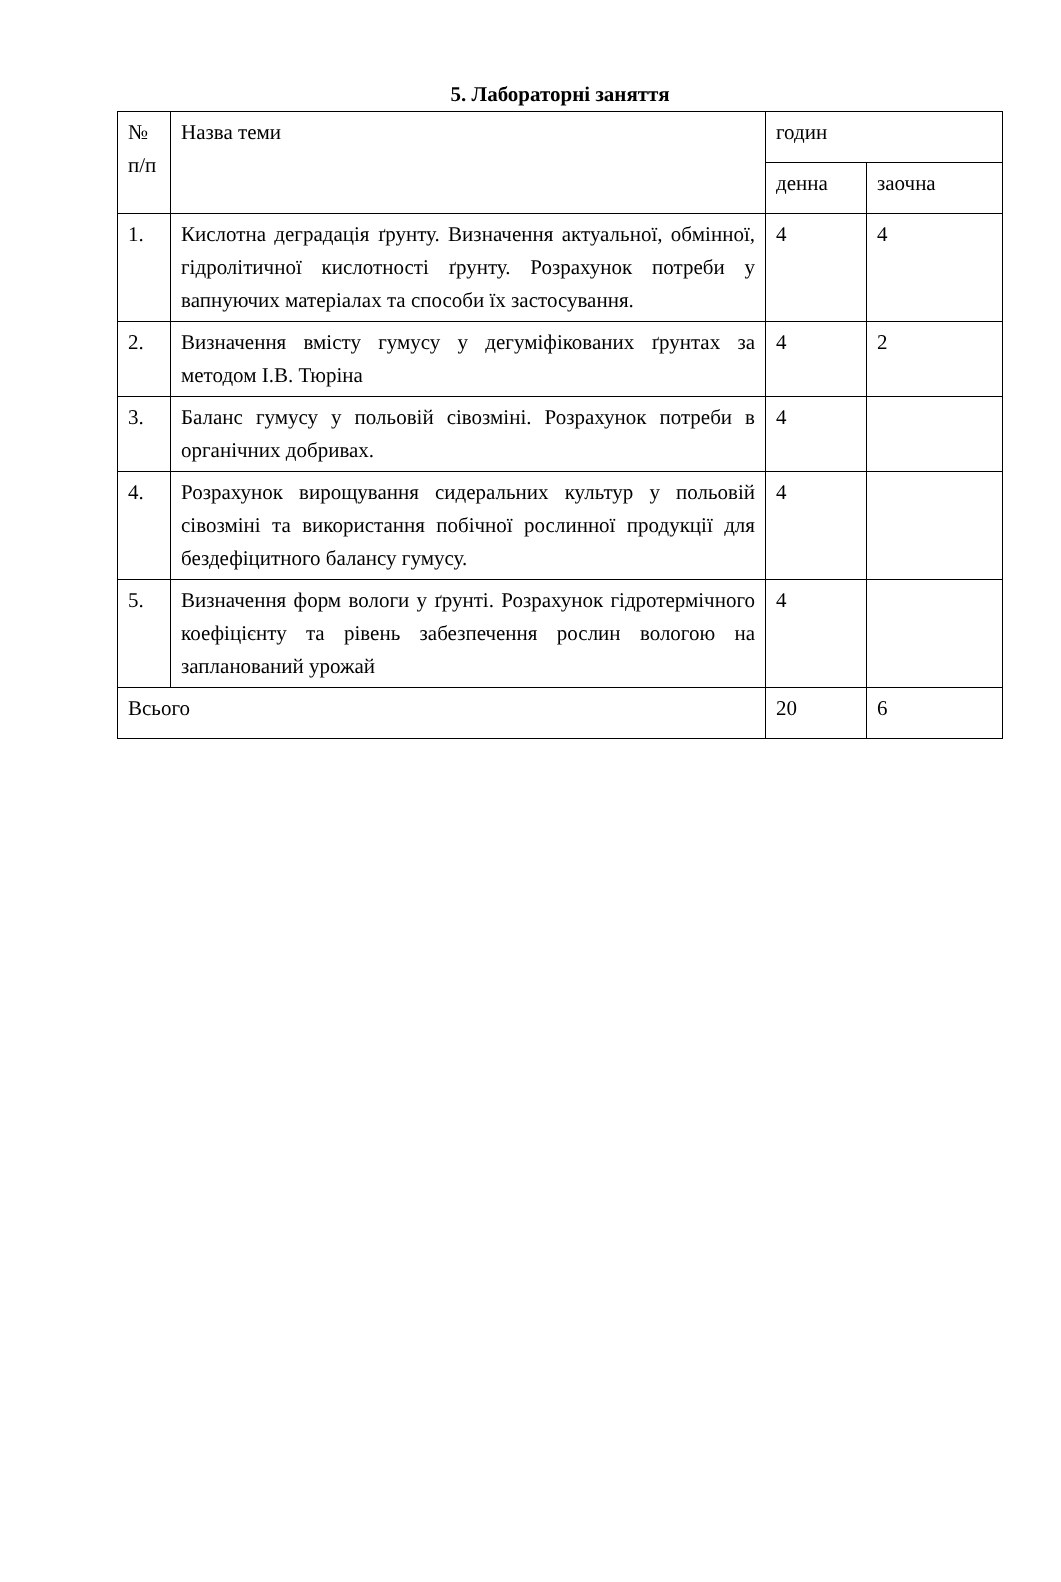5. Лабораторні заняття
| № п/п | Назва теми | годин | |
| --- | --- | --- | --- |
| | | денна | заочна |
| 1. | Кислотна деградація ґрунту. Визначення актуальної, обмінної, гідролітичної кислотності ґрунту. Розрахунок потреби у вапнуючих матеріалах та способи їх застосування. | 4 | 4 |
| 2. | Визначення вмісту гумусу у дегуміфікованих ґрунтах за методом І.В. Тюріна | 4 | 2 |
| 3. | Баланс гумусу у польовій сівозміні. Розрахунок потреби в органічних добривах. | 4 | |
| 4. | Розрахунок вирощування сидеральних культур у польовій сівозміні та використання побічної рослинної продукції для бездефіцитного балансу гумусу. | 4 | |
| 5. | Визначення форм вологи у ґрунті. Розрахунок гідротермічного коефіцієнту та рівень забезпечення рослин вологою на запланований урожай | 4 | |
| Всього | | 20 | 6 |